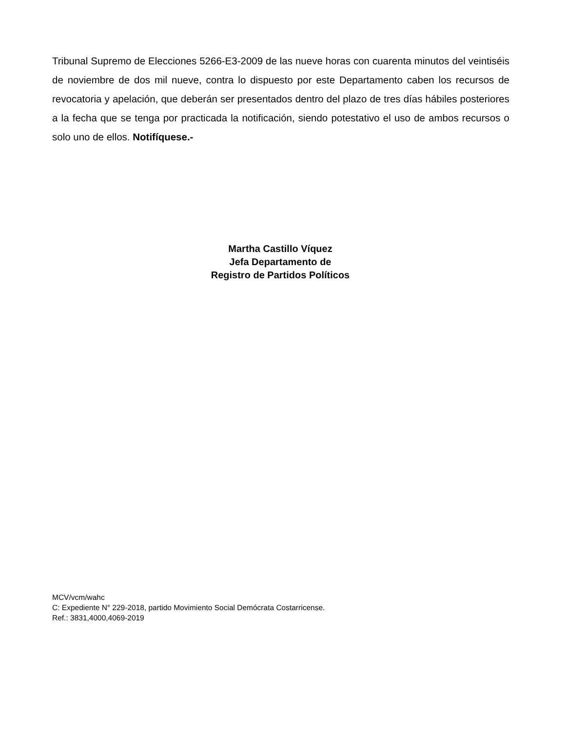Tribunal Supremo de Elecciones 5266-E3-2009 de las nueve horas con cuarenta minutos del veintiséis de noviembre de dos mil nueve, contra lo dispuesto por este Departamento caben los recursos de revocatoria y apelación, que deberán ser presentados dentro del plazo de tres días hábiles posteriores a la fecha que se tenga por practicada la notificación, siendo potestativo el uso de ambos recursos o solo uno de ellos. Notifíquese.-
Martha Castillo Víquez
Jefa Departamento de
Registro de Partidos Políticos
MCV/vcm/wahc
C: Expediente N° 229-2018, partido Movimiento Social Demócrata Costarricense.
Ref.: 3831,4000,4069-2019